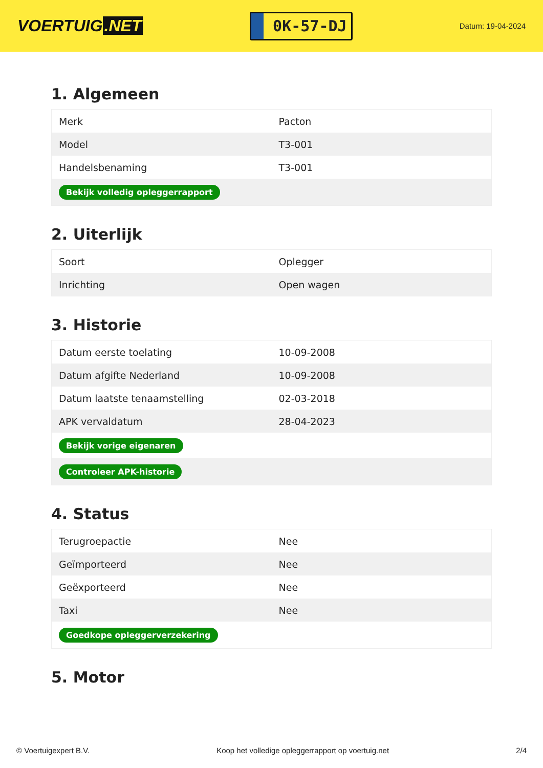VOERTUIG.NET
0K-57-DJ
Datum: 19-04-2024
1. Algemeen
| Merk | Pacton |
| Model | T3-001 |
| Handelsbenaming | T3-001 |
| Bekijk volledig opleggerrapport | |
2. Uiterlijk
| Soort | Oplegger |
| Inrichting | Open wagen |
3. Historie
| Datum eerste toelating | 10-09-2008 |
| Datum afgifte Nederland | 10-09-2008 |
| Datum laatste tenaamstelling | 02-03-2018 |
| APK vervaldatum | 28-04-2023 |
| Bekijk vorige eigenaren | |
| Controleer APK-historie | |
4. Status
| Terugroepactie | Nee |
| Geïmporteerd | Nee |
| Geëxporteerd | Nee |
| Taxi | Nee |
| Goedkope opleggerverzekering | |
5. Motor
© Voertuigexpert B.V. Koop het volledige opleggerrapport op voertuig.net 2/4